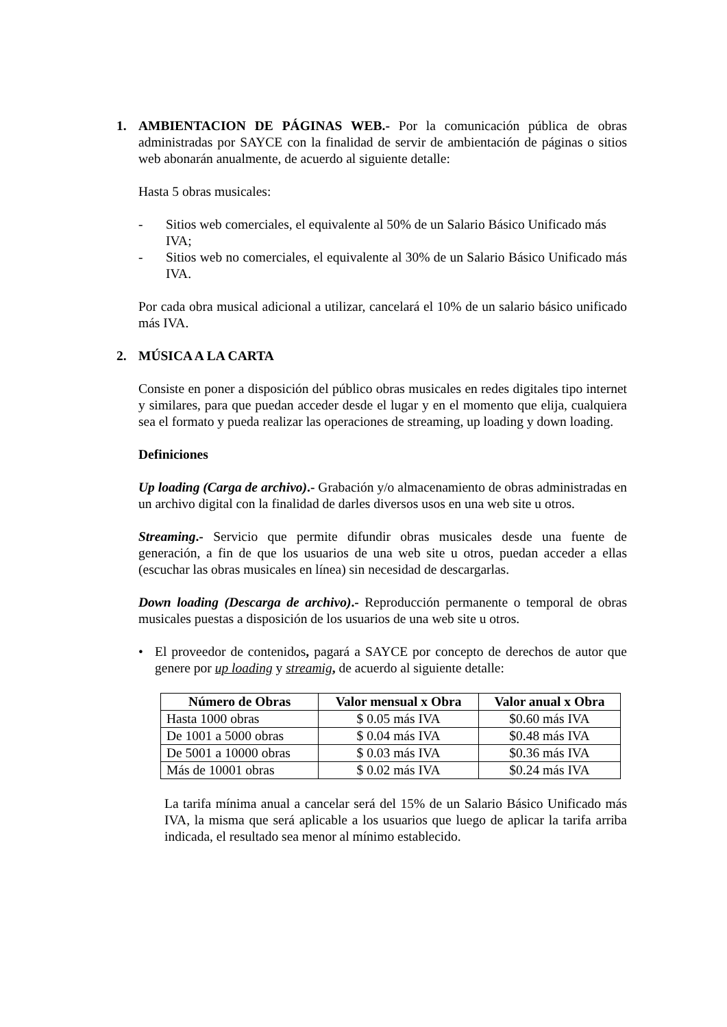1. AMBIENTACION DE PÁGINAS WEB.- Por la comunicación pública de obras administradas por SAYCE con la finalidad de servir de ambientación de páginas o sitios web abonarán anualmente, de acuerdo al siguiente detalle:
Hasta 5 obras musicales:
- Sitios web comerciales, el equivalente al 50% de un Salario Básico Unificado más IVA;
- Sitios web no comerciales, el equivalente al 30% de un Salario Básico Unificado más IVA.
Por cada obra musical adicional a utilizar, cancelará el 10% de un salario básico unificado más IVA.
2. MÚSICA A LA CARTA
Consiste en poner a disposición del público obras musicales en redes digitales tipo internet y similares, para que puedan acceder desde el lugar y en el momento que elija, cualquiera sea el formato y pueda realizar las operaciones de streaming, up loading y down loading.
Definiciones
Up loading (Carga de archivo).- Grabación y/o almacenamiento de obras administradas en un archivo digital con la finalidad de darles diversos usos en una web site u otros.
Streaming.- Servicio que permite difundir obras musicales desde una fuente de generación, a fin de que los usuarios de una web site u otros, puedan acceder a ellas (escuchar las obras musicales en línea) sin necesidad de descargarlas.
Down loading (Descarga de archivo).- Reproducción permanente o temporal de obras musicales puestas a disposición de los usuarios de una web site u otros.
• El proveedor de contenidos, pagará a SAYCE por concepto de derechos de autor que genere por up loading y streamig, de acuerdo al siguiente detalle:
| Número de Obras | Valor mensual x Obra | Valor anual x Obra |
| --- | --- | --- |
| Hasta 1000 obras | $ 0.05 más IVA | $0.60 más IVA |
| De 1001 a 5000 obras | $ 0.04 más IVA | $0.48 más IVA |
| De 5001 a 10000 obras | $ 0.03 más IVA | $0.36 más IVA |
| Más de 10001 obras | $ 0.02 más IVA | $0.24 más IVA |
La tarifa mínima anual a cancelar será del 15% de un Salario Básico Unificado más IVA, la misma que será aplicable a los usuarios que luego de aplicar la tarifa arriba indicada, el resultado sea menor al mínimo establecido.